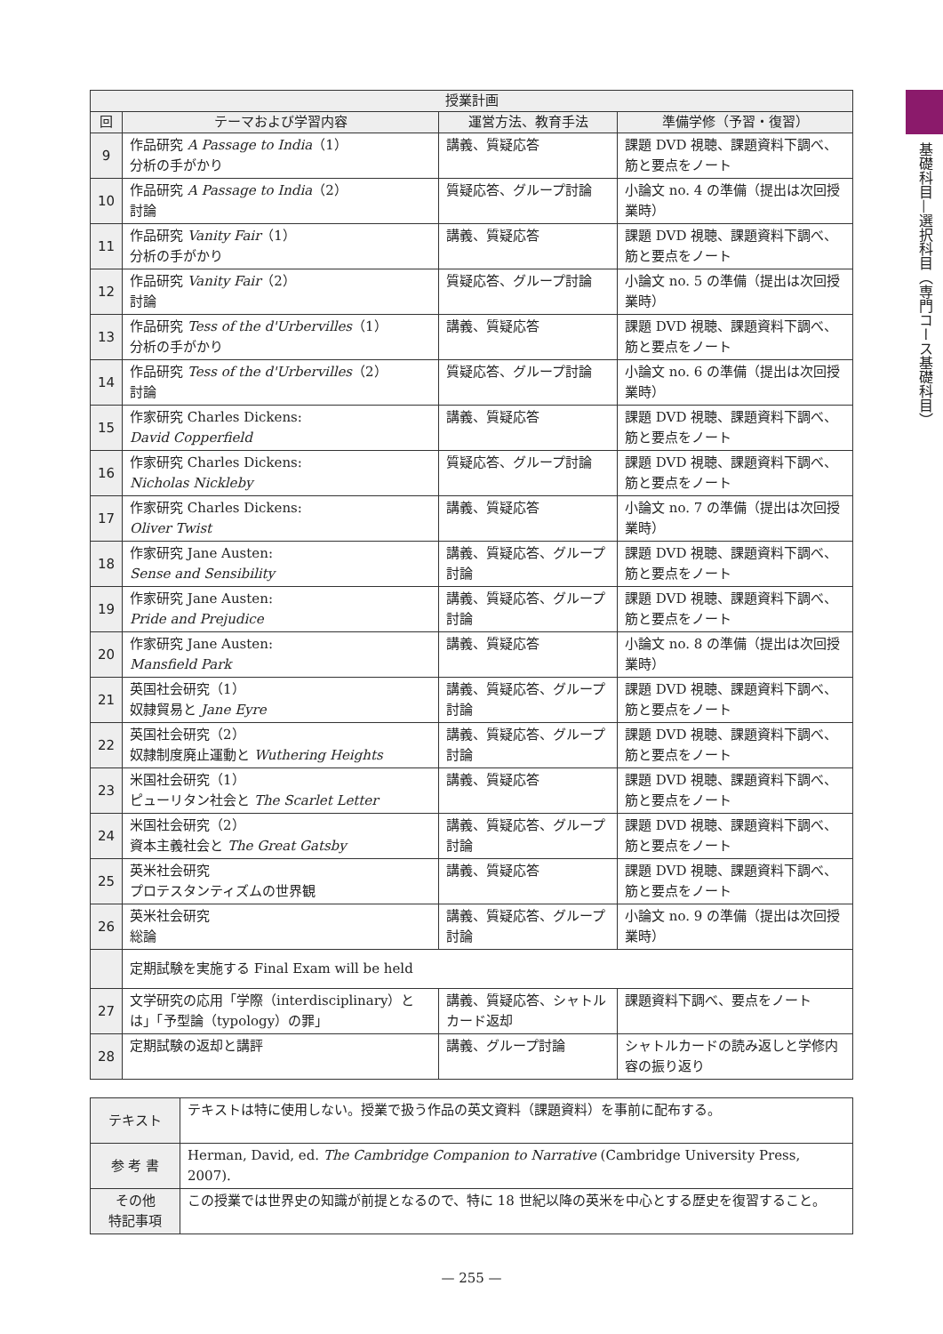基礎科目—選択科目（専門コース基礎科目）
| 授業計画 | | | |
| --- | --- | --- | --- |
| 回 | テーマおよび学習内容 | 運営方法、教育手法 | 準備学修（予習・復習） |
| 9 | 作品研究 A Passage to India （1） 分析の手がかり | 講義、質疑応答 | 課題 DVD 視聴、課題資料下調べ、筋と要点をノート |
| 10 | 作品研究 A Passage to India （2） 討論 | 質疑応答、グループ討論 | 小論文 no. 4 の準備（提出は次回授業時） |
| 11 | 作品研究 Vanity Fair （1） 分析の手がかり | 講義、質疑応答 | 課題 DVD 視聴、課題資料下調べ、筋と要点をノート |
| 12 | 作品研究 Vanity Fair （2） 討論 | 質疑応答、グループ討論 | 小論文 no. 5 の準備（提出は次回授業時） |
| 13 | 作品研究 Tess of the d'Urbervilles （1） 分析の手がかり | 講義、質疑応答 | 課題 DVD 視聴、課題資料下調べ、筋と要点をノート |
| 14 | 作品研究 Tess of the d'Urbervilles （2） 討論 | 質疑応答、グループ討論 | 小論文 no. 6 の準備（提出は次回授業時） |
| 15 | 作家研究 Charles Dickens: David Copperfield | 講義、質疑応答 | 課題 DVD 視聴、課題資料下調べ、筋と要点をノート |
| 16 | 作家研究 Charles Dickens: Nicholas Nickleby | 質疑応答、グループ討論 | 課題 DVD 視聴、課題資料下調べ、筋と要点をノート |
| 17 | 作家研究 Charles Dickens: Oliver Twist | 講義、質疑応答 | 小論文 no. 7 の準備（提出は次回授業時） |
| 18 | 作家研究 Jane Austen: Sense and Sensibility | 講義、質疑応答、グループ討論 | 課題 DVD 視聴、課題資料下調べ、筋と要点をノート |
| 19 | 作家研究 Jane Austen: Pride and Prejudice | 講義、質疑応答、グループ討論 | 課題 DVD 視聴、課題資料下調べ、筋と要点をノート |
| 20 | 作家研究 Jane Austen: Mansfield Park | 講義、質疑応答 | 小論文 no. 8 の準備（提出は次回授業時） |
| 21 | 英国社会研究（1） 奴隷貿易と Jane Eyre | 講義、質疑応答、グループ討論 | 課題 DVD 視聴、課題資料下調べ、筋と要点をノート |
| 22 | 英国社会研究（2） 奴隷制度廃止運動と Wuthering Heights | 講義、質疑応答、グループ討論 | 課題 DVD 視聴、課題資料下調べ、筋と要点をノート |
| 23 | 米国社会研究（1） ピューリタン社会と The Scarlet Letter | 講義、質疑応答 | 課題 DVD 視聴、課題資料下調べ、筋と要点をノート |
| 24 | 米国社会研究（2） 資本主義社会と The Great Gatsby | 講義、質疑応答、グループ討論 | 課題 DVD 視聴、課題資料下調べ、筋と要点をノート |
| 25 | 英米社会研究 プロテスタンティズムの世界観 | 講義、質疑応答 | 課題 DVD 視聴、課題資料下調べ、筋と要点をノート |
| 26 | 英米社会研究 総論 | 講義、質疑応答、グループ討論 | 小論文 no. 9 の準備（提出は次回授業時） |
| | 定期試験を実施する Final Exam will be held | | |
| 27 | 文学研究の応用「学際（interdisciplinary）とは」「予型論（typology）の罪」 | 講義、質疑応答、シャトルカード返却 | 課題資料下調べ、要点をノート |
| 28 | 定期試験の返却と講評 | 講義、グループ討論 | シャトルカードの読み返しと学修内容の振り返り |
| テキスト | テキストは特に使用しない。授業で扱う作品の英文資料（課題資料）を事前に配布する。 |
| 参 考 書 | Herman, David, ed. The Cambridge Companion to Narrative (Cambridge University Press, 2007). |
| その他 特記事項 | この授業では世界史の知識が前提となるので、特に 18 世紀以降の英米を中心とする歴史を復習すること。 |
— 255 —